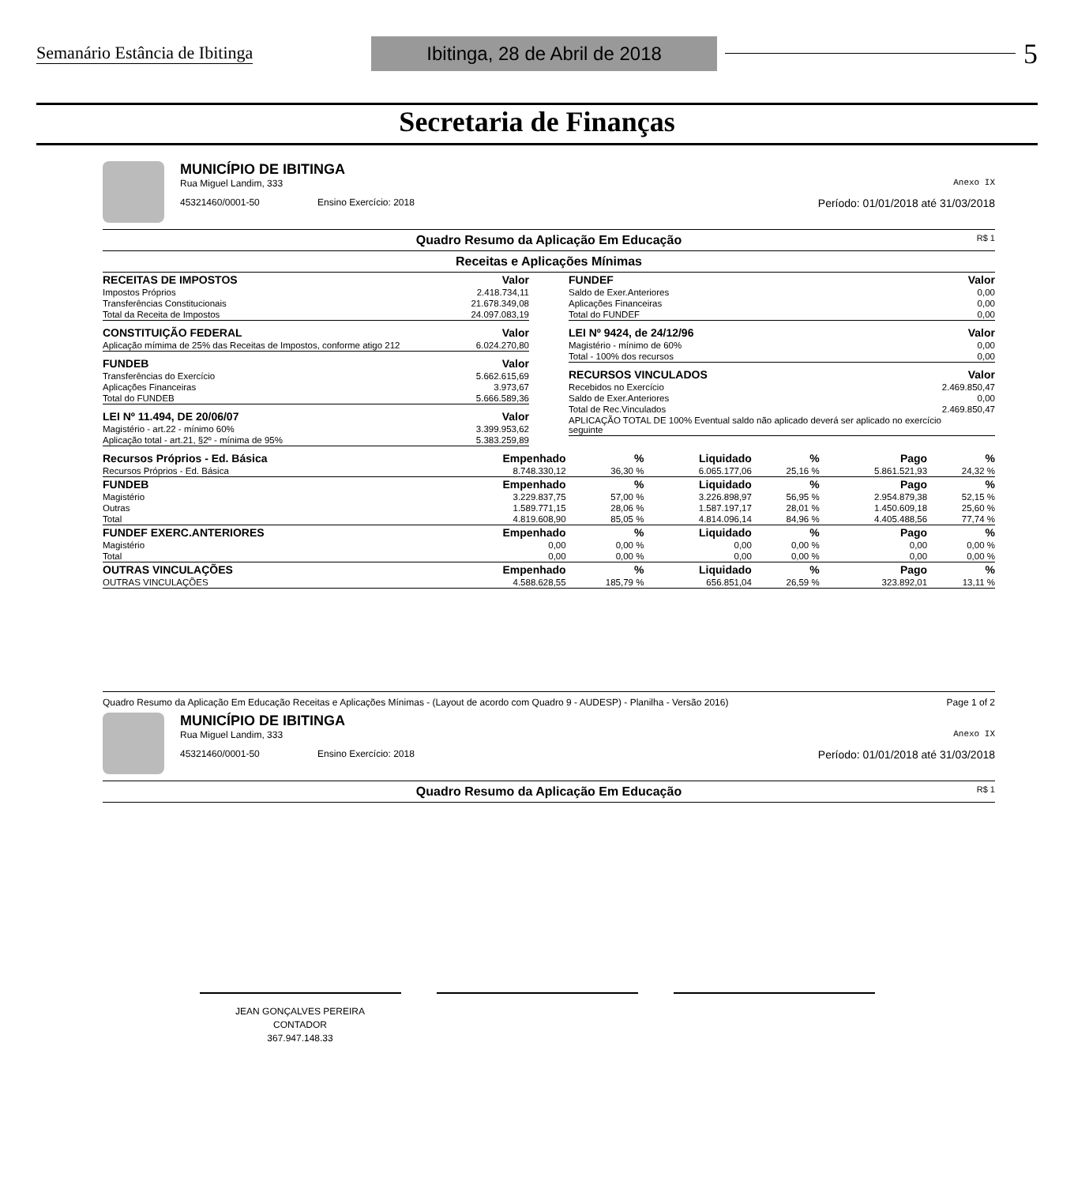Semanário Estância de Ibitinga Ibitinga, 28 de Abril de 2018 5
Secretaria de Finanças
MUNICÍPIO DE IBITINGA
Rua Miguel Landim, 333 Anexo IX
45321460/0001-50 Ensino Exercício: 2018 Período: 01/01/2018 até 31/03/2018
Quadro Resumo da Aplicação Em Educação R$ 1
Receitas e Aplicações Mínimas
| RECEITAS DE IMPOSTOS | Valor |
| --- | --- |
| Impostos Próprios | 2.418.734,11 |
| Transferências Constitucionais | 21.678.349,08 |
| Total da Receita de Impostos | 24.097.083,19 |
| CONSTITUIÇÃO FEDERAL | Valor |
| --- | --- |
| Aplicação mímima de 25% das Receitas de Impostos, conforme atigo 212 | 6.024.270,80 |
| FUNDEB | Valor |
| --- | --- |
| Transferências do Exercício | 5.662.615,69 |
| Aplicações Financeiras | 3.973,67 |
| Total do FUNDEB | 5.666.589,36 |
| LEI Nº 11.494, DE 20/06/07 | Valor |
| --- | --- |
| Magistério - art.22 - mínimo 60% | 3.399.953,62 |
| Aplicação total - art.21, §2º - mínima de 95% | 5.383.259,89 |
| FUNDEF | Valor |
| --- | --- |
| Saldo de Exer.Anteriores | 0,00 |
| Aplicações Financeiras | 0,00 |
| Total do FUNDEF | 0,00 |
| LEI Nº 9424, de 24/12/96 | Valor |
| --- | --- |
| Magistério - mínimo de 60% | 0,00 |
| Total - 100% dos recursos | 0,00 |
| RECURSOS VINCULADOS | Valor |
| --- | --- |
| Recebidos no Exercício | 2.469.850,47 |
| Saldo de Exer.Anteriores | 0,00 |
| Total de Rec.Vinculados | 2.469.850,47 |
| APLICAÇÃO TOTAL DE 100% Eventual saldo não aplicado deverá ser aplicado no exercício seguinte | |
| Recursos Próprios - Ed. Básica | Empenhado | % | Liquidado | % | Pago | % |
| --- | --- | --- | --- | --- | --- | --- |
| Recursos Próprios - Ed. Básica | 8.748.330,12 | 36,30 % | 6.065.177,06 | 25,16 % | 5.861.521,93 | 24,32 % |
| FUNDEB | Empenhado | % | Liquidado | % | Pago | % |
| Magistério | 3.229.837,75 | 57,00 % | 3.226.898,97 | 56,95 % | 2.954.879,38 | 52,15 % |
| Outras | 1.589.771,15 | 28,06 % | 1.587.197,17 | 28,01 % | 1.450.609,18 | 25,60 % |
| Total | 4.819.608,90 | 85,05 % | 4.814.096,14 | 84,96 % | 4.405.488,56 | 77,74 % |
| FUNDEF EXERC.ANTERIORES | Empenhado | % | Liquidado | % | Pago | % |
| Magistério | 0,00 | 0,00 % | 0,00 | 0,00 % | 0,00 | 0,00 % |
| Total | 0,00 | 0,00 % | 0,00 | 0,00 % | 0,00 | 0,00 % |
| OUTRAS VINCULAÇÕES | Empenhado | % | Liquidado | % | Pago | % |
| OUTRAS VINCULAÇÕES | 4.588.628,55 | 185,79 % | 656.851,04 | 26,59 % | 323.892,01 | 13,11 % |
Quadro Resumo da Aplicação Em Educação Receitas e Aplicações Mínimas - (Layout de acordo com Quadro 9 - AUDESP) - Planilha - Versão 2016) Page 1 of 2
MUNICÍPIO DE IBITINGA
Rua Miguel Landim, 333 Anexo IX
45321460/0001-50 Ensino Exercício: 2018 Período: 01/01/2018 até 31/03/2018
Quadro Resumo da Aplicação Em Educação R$ 1
JEAN GONÇALVES PEREIRA
CONTADOR
367.947.148.33